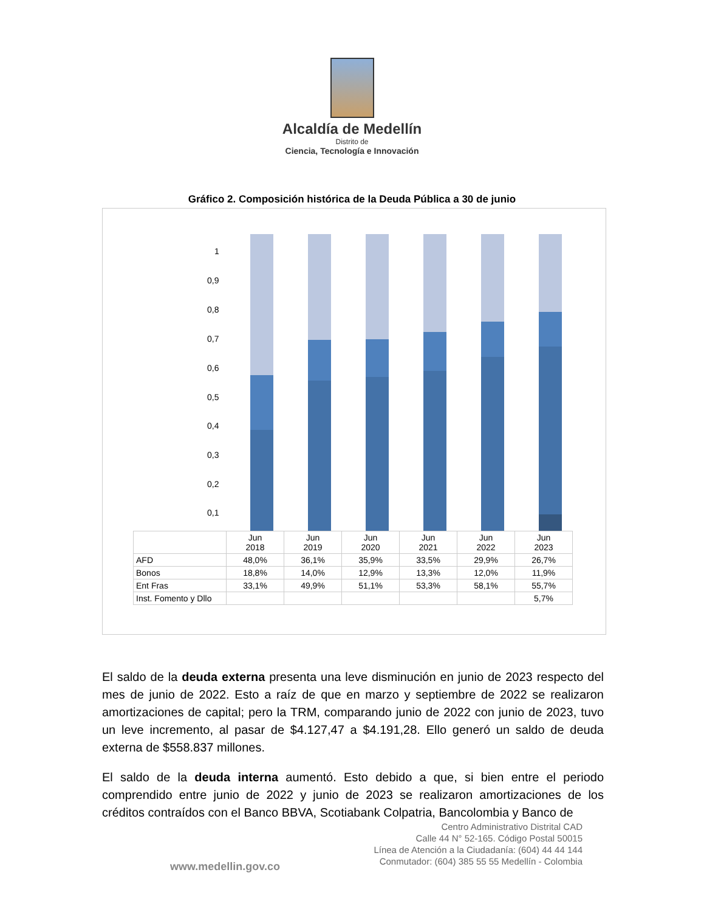Alcaldía de Medellín
Distrito de
Ciencia, Tecnología e Innovación
Gráfico 2. Composición histórica de la Deuda Pública a 30 de junio
1
0,9
0,8
0,7
0,6
0,5
0,4
0,3
0,2
0,1
| | Jun 2018 | Jun 2019 | Jun 2020 | Jun 2021 | Jun 2022 | Jun 2023 |
| AFD | 48,0% | 36,1% | 35,9% | 33,5% | 29,9% | 26,7% |
| Bonos | 18,8% | 14,0% | 12,9% | 13,3% | 12,0% | 11,9% |
| Ent Fras | 33,1% | 49,9% | 51,1% | 53,3% | 58,1% | 55,7% |
| Inst. Fomento y Dllo | | | | | | 5,7% |
El saldo de la deuda externa presenta una leve disminución en junio de 2023 respecto del mes de junio de 2022. Esto a raíz de que en marzo y septiembre de 2022 se realizaron amortizaciones de capital; pero la TRM, comparando junio de 2022 con junio de 2023, tuvo un leve incremento, al pasar de $4.127,47 a $4.191,28. Ello generó un saldo de deuda externa de $558.837 millones.
El saldo de la deuda interna aumentó. Esto debido a que, si bien entre el periodo comprendido entre junio de 2022 y junio de 2023 se realizaron amortizaciones de los créditos contraídos con el Banco BBVA, Scotiabank Colpatria, Bancolombia y Banco de
Centro Administrativo Distrital CAD
Calle 44 N° 52-165. Código Postal 50015
Línea de Atención a la Ciudadanía: (604) 44 44 144
Conmutador: (604) 385 55 55 Medellín - Colombia
www.medellin.gov.co